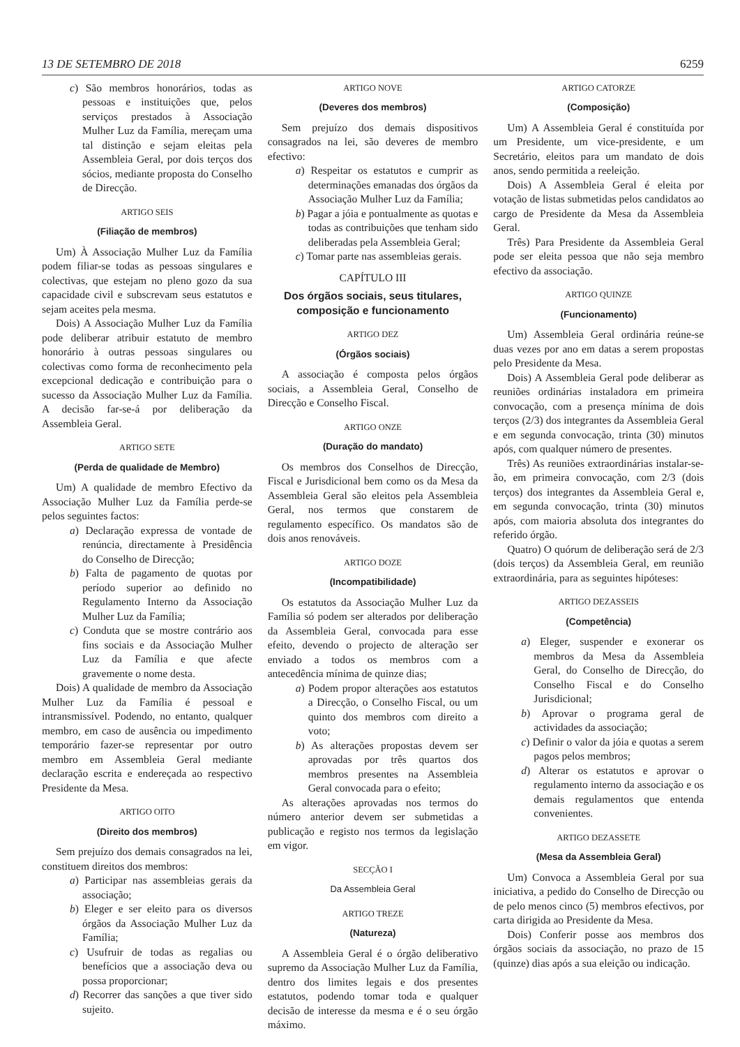13 DE SETEMBRO DE 2018 6259
c) São membros honorários, todas as pessoas e instituições que, pelos serviços prestados à Associação Mulher Luz da Família, mereçam uma tal distinção e sejam eleitas pela Assembleia Geral, por dois terços dos sócios, mediante proposta do Conselho de Direcção.
ARTIGO SEIS
(Filiação de membros)
Um) À Associação Mulher Luz da Família podem filiar-se todas as pessoas singulares e colectivas, que estejam no pleno gozo da sua capacidade civil e subscrevam seus estatutos e sejam aceites pela mesma.
Dois) A Associação Mulher Luz da Família pode deliberar atribuir estatuto de membro honorário à outras pessoas singulares ou colectivas como forma de reconhecimento pela excepcional dedicação e contribuição para o sucesso da Associação Mulher Luz da Família. A decisão far-se-á por deliberação da Assembleia Geral.
ARTIGO SETE
(Perda de qualidade de Membro)
Um) A qualidade de membro Efectivo da Associação Mulher Luz da Família perde-se pelos seguintes factos:
a) Declaração expressa de vontade de renúncia, directamente à Presidência do Conselho de Direcção;
b) Falta de pagamento de quotas por período superior ao definido no Regulamento Interno da Associação Mulher Luz da Família;
c) Conduta que se mostre contrário aos fins sociais e da Associação Mulher Luz da Família e que afecte gravemente o nome desta.
Dois) A qualidade de membro da Associação Mulher Luz da Família é pessoal e intransmissível. Podendo, no entanto, qualquer membro, em caso de ausência ou impedimento temporário fazer-se representar por outro membro em Assembleia Geral mediante declaração escrita e endereçada ao respectivo Presidente da Mesa.
ARTIGO OITO
(Direito dos membros)
Sem prejuízo dos demais consagrados na lei, constituem direitos dos membros:
a) Participar nas assembleias gerais da associação;
b) Eleger e ser eleito para os diversos órgãos da Associação Mulher Luz da Família;
c) Usufruir de todas as regalias ou benefícios que a associação deva ou possa proporcionar;
d) Recorrer das sanções a que tiver sido sujeito.
ARTIGO NOVE
(Deveres dos membros)
Sem prejuízo dos demais dispositivos consagrados na lei, são deveres de membro efectivo:
a) Respeitar os estatutos e cumprir as determinações emanadas dos órgãos da Associação Mulher Luz da Família;
b) Pagar a jóia e pontualmente as quotas e todas as contribuições que tenham sido deliberadas pela Assembleia Geral;
c) Tomar parte nas assembleias gerais.
CAPÍTULO III
Dos órgãos sociais, seus titulares, composição e funcionamento
ARTIGO DEZ
(Órgãos sociais)
A associação é composta pelos órgãos sociais, a Assembleia Geral, Conselho de Direcção e Conselho Fiscal.
ARTIGO ONZE
(Duração do mandato)
Os membros dos Conselhos de Direcção, Fiscal e Jurisdicional bem como os da Mesa da Assembleia Geral são eleitos pela Assembleia Geral, nos termos que constarem de regulamento específico. Os mandatos são de dois anos renováveis.
ARTIGO DOZE
(Incompatibilidade)
Os estatutos da Associação Mulher Luz da Família só podem ser alterados por deliberação da Assembleia Geral, convocada para esse efeito, devendo o projecto de alteração ser enviado a todos os membros com a antecedência mínima de quinze dias;
a) Podem propor alterações aos estatutos a Direcção, o Conselho Fiscal, ou um quinto dos membros com direito a voto;
b) As alterações propostas devem ser aprovadas por três quartos dos membros presentes na Assembleia Geral convocada para o efeito;
As alterações aprovadas nos termos do número anterior devem ser submetidas a publicação e registo nos termos da legislação em vigor.
SECÇÃO I
Da Assembleia Geral
ARTIGO TREZE
(Natureza)
A Assembleia Geral é o órgão deliberativo supremo da Associação Mulher Luz da Família, dentro dos limites legais e dos presentes estatutos, podendo tomar toda e qualquer decisão de interesse da mesma e é o seu órgão máximo.
ARTIGO CATORZE
(Composição)
Um) A Assembleia Geral é constituída por um Presidente, um vice-presidente, e um Secretário, eleitos para um mandato de dois anos, sendo permitida a reeleição.
Dois) A Assembleia Geral é eleita por votação de listas submetidas pelos candidatos ao cargo de Presidente da Mesa da Assembleia Geral.
Três) Para Presidente da Assembleia Geral pode ser eleita pessoa que não seja membro efectivo da associação.
ARTIGO QUINZE
(Funcionamento)
Um) Assembleia Geral ordinária reúne-se duas vezes por ano em datas a serem propostas pelo Presidente da Mesa.
Dois) A Assembleia Geral pode deliberar as reuniões ordinárias instaladora em primeira convocação, com a presença mínima de dois terços (2/3) dos integrantes da Assembleia Geral e em segunda convocação, trinta (30) minutos após, com qualquer número de presentes.
Três) As reuniões extraordinárias instalar-se-ão, em primeira convocação, com 2/3 (dois terços) dos integrantes da Assembleia Geral e, em segunda convocação, trinta (30) minutos após, com maioria absoluta dos integrantes do referido órgão.
Quatro) O quórum de deliberação será de 2/3 (dois terços) da Assembleia Geral, em reunião extraordinária, para as seguintes hipóteses:
ARTIGO DEZASSEIS
(Competência)
a) Eleger, suspender e exonerar os membros da Mesa da Assembleia Geral, do Conselho de Direcção, do Conselho Fiscal e do Conselho Jurisdicional;
b) Aprovar o programa geral de actividades da associação;
c) Definir o valor da jóia e quotas a serem pagos pelos membros;
d) Alterar os estatutos e aprovar o regulamento interno da associação e os demais regulamentos que entenda convenientes.
ARTIGO DEZASSETE
(Mesa da Assembleia Geral)
Um) Convoca a Assembleia Geral por sua iniciativa, a pedido do Conselho de Direcção ou de pelo menos cinco (5) membros efectivos, por carta dirigida ao Presidente da Mesa.
Dois) Conferir posse aos membros dos órgãos sociais da associação, no prazo de 15 (quinze) dias após a sua eleição ou indicação.